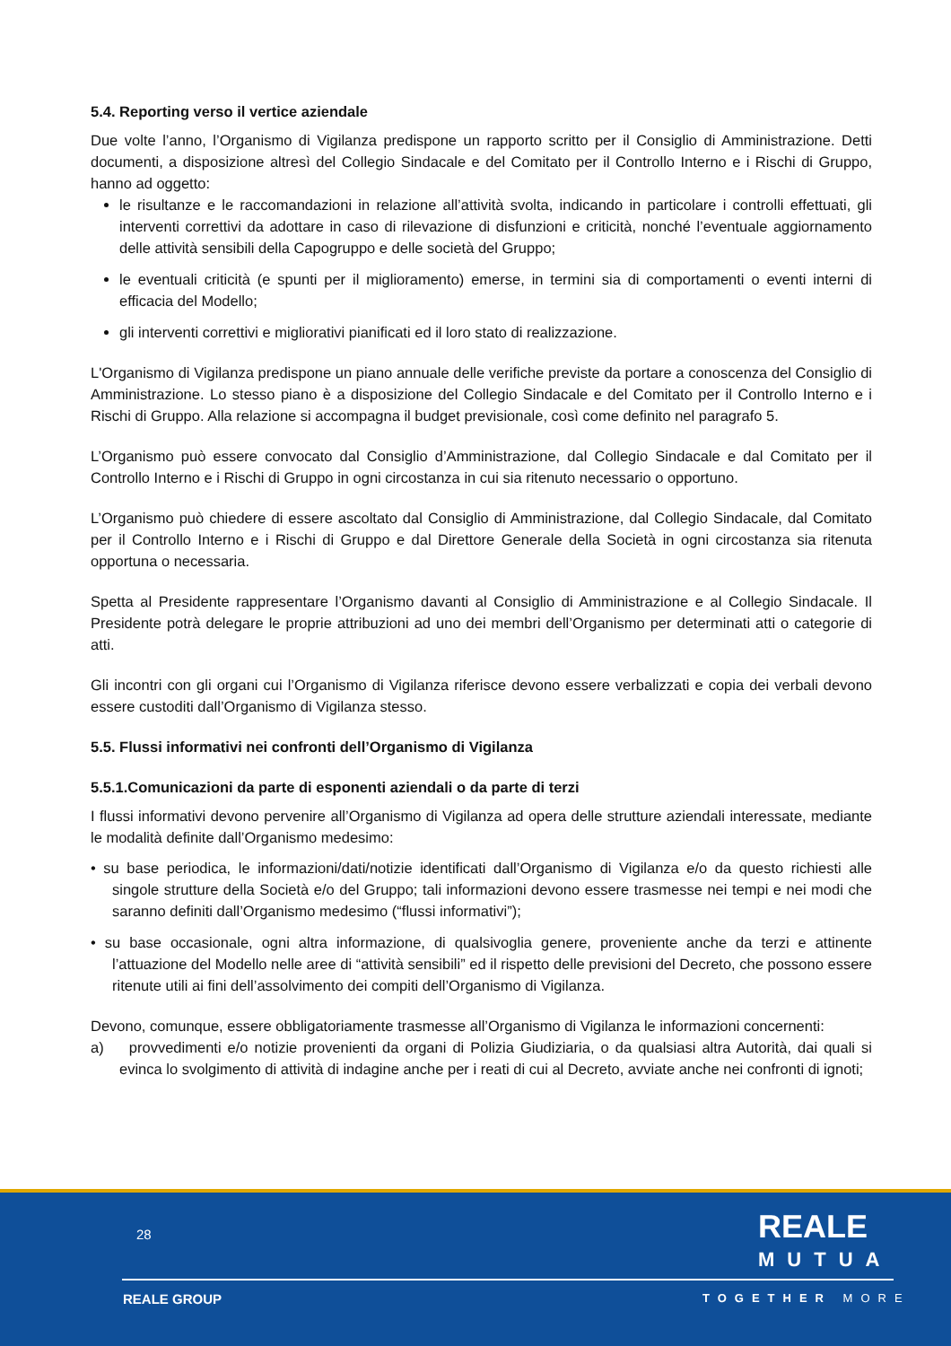5.4. Reporting verso il vertice aziendale
Due volte l’anno, l’Organismo di Vigilanza predispone un rapporto scritto per il Consiglio di Amministrazione. Detti documenti, a disposizione altresì del Collegio Sindacale e del Comitato per il Controllo Interno e i Rischi di Gruppo, hanno ad oggetto:
le risultanze e le raccomandazioni in relazione all’attività svolta, indicando in particolare i controlli effettuati, gli interventi correttivi da adottare in caso di rilevazione di disfunzioni e criticità, nonché l’eventuale aggiornamento delle attività sensibili della Capogruppo e delle società del Gruppo;
le eventuali criticità (e spunti per il miglioramento) emerse, in termini sia di comportamenti o eventi interni di efficacia del Modello;
gli interventi correttivi e migliorativi pianificati ed il loro stato di realizzazione.
L'Organismo di Vigilanza predispone un piano annuale delle verifiche previste da portare a conoscenza del Consiglio di Amministrazione. Lo stesso piano è a disposizione del Collegio Sindacale e del Comitato per il Controllo Interno e i Rischi di Gruppo. Alla relazione si accompagna il budget previsionale, così come definito nel paragrafo 5.
L’Organismo può essere convocato dal Consiglio d’Amministrazione, dal Collegio Sindacale e dal Comitato per il Controllo Interno e i Rischi di Gruppo in ogni circostanza in cui sia ritenuto necessario o opportuno.
L’Organismo può chiedere di essere ascoltato dal Consiglio di Amministrazione, dal Collegio Sindacale, dal Comitato per il Controllo Interno e i Rischi di Gruppo e dal Direttore Generale della Società in ogni circostanza sia ritenuta opportuna o necessaria.
Spetta al Presidente rappresentare l’Organismo davanti al Consiglio di Amministrazione e al Collegio Sindacale. Il Presidente potrà delegare le proprie attribuzioni ad uno dei membri dell’Organismo per determinati atti o categorie di atti.
Gli incontri con gli organi cui l’Organismo di Vigilanza riferisce devono essere verbalizzati e copia dei verbali devono essere custoditi dall’Organismo di Vigilanza stesso.
5.5. Flussi informativi nei confronti dell’Organismo di Vigilanza
5.5.1.Comunicazioni da parte di esponenti aziendali o da parte di terzi
I flussi informativi devono pervenire all’Organismo di Vigilanza ad opera delle strutture aziendali interessate, mediante le modalità definite dall’Organismo medesimo:
• su base periodica, le informazioni/dati/notizie identificati dall’Organismo di Vigilanza e/o da questo richiesti alle singole strutture della Società e/o del Gruppo; tali informazioni devono essere trasmesse nei tempi e nei modi che saranno definiti dall’Organismo medesimo (“flussi informativi”);
• su base occasionale, ogni altra informazione, di qualsivoglia genere, proveniente anche da terzi e attinente l’attuazione del Modello nelle aree di “attività sensibili” ed il rispetto delle previsioni del Decreto, che possono essere ritenute utili ai fini dell’assolvimento dei compiti dell’Organismo di Vigilanza.
Devono, comunque, essere obbligatoriamente trasmesse all’Organismo di Vigilanza le informazioni concernenti:
a) provvedimenti e/o notizie provenienti da organi di Polizia Giudiziaria, o da qualsiasi altra Autorità, dai quali si evinca lo svolgimento di attività di indagine anche per i reati di cui al Decreto, avviate anche nei confronti di ignoti;
28
REALE
MUTUA
REALE GROUP TOGETHER MORE